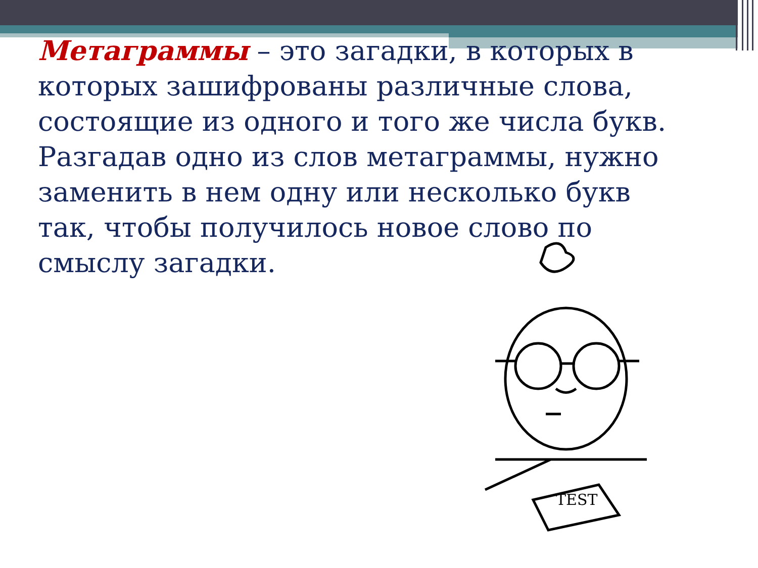Метаграммы – это загадки, в которых в которых зашифрованы различные слова, состоящие из одного и того же числа букв. Разгадав одно из слов метаграммы, нужно заменить в нем одну или несколько букв так, чтобы получилось новое слово по смыслу загадки.
TEST